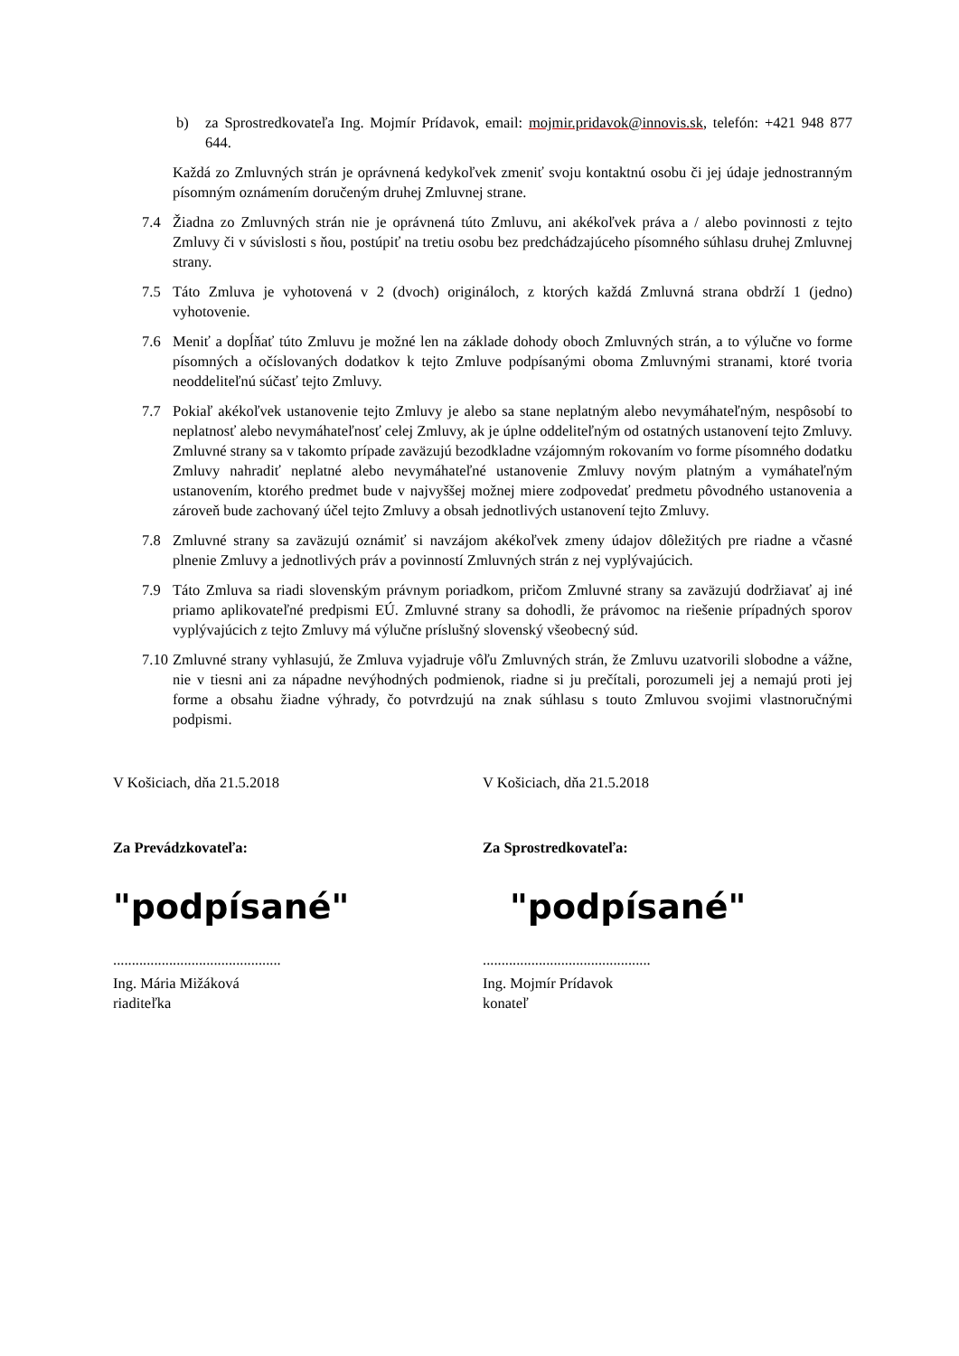b) za Sprostredkovateľa Ing. Mojmír Prídavok, email: mojmir.pridavok@innovis.sk, telefón: +421 948 877 644.
Každá zo Zmluvných strán je oprávnená kedykoľvek zmeniť svoju kontaktnú osobu či jej údaje jednostranným písomným oznámením doručeným druhej Zmluvnej strane.
7.4 Žiadna zo Zmluvných strán nie je oprávnená túto Zmluvu, ani akékoľvek práva a / alebo povinnosti z tejto Zmluvy či v súvislosti s ňou, postúpiť na tretiu osobu bez predchádzajúceho písomného súhlasu druhej Zmluvnej strany.
7.5 Táto Zmluva je vyhotovená v 2 (dvoch) origináloch, z ktorých každá Zmluvná strana obdrží 1 (jedno) vyhotovenie.
7.6 Meniť a dopĺňať túto Zmluvu je možné len na základe dohody oboch Zmluvných strán, a to výlučne vo forme písomných a očíslovaných dodatkov k tejto Zmluve podpísanými oboma Zmluvnými stranami, ktoré tvoria neoddeliteľnú súčasť tejto Zmluvy.
7.7 Pokiaľ akékoľvek ustanovenie tejto Zmluvy je alebo sa stane neplatným alebo nevymáhateľným, nespôsobí to neplatnosť alebo nevymáhateľnosť celej Zmluvy, ak je úplne oddeliteľným od ostatných ustanovení tejto Zmluvy. Zmluvné strany sa v takomto prípade zaväzujú bezodkladne vzájomným rokovaním vo forme písomného dodatku Zmluvy nahradiť neplatné alebo nevymáhateľné ustanovenie Zmluvy novým platným a vymáhateľným ustanovením, ktorého predmet bude v najvyššej možnej miere zodpovedať predmetu pôvodného ustanovenia a zároveň bude zachovaný účel tejto Zmluvy a obsah jednotlivých ustanovení tejto Zmluvy.
7.8 Zmluvné strany sa zaväzujú oznámiť si navzájom akékoľvek zmeny údajov dôležitých pre riadne a včasné plnenie Zmluvy a jednotlivých práv a povinností Zmluvných strán z nej vyplývajúcich.
7.9 Táto Zmluva sa riadi slovenským právnym poriadkom, pričom Zmluvné strany sa zaväzujú dodržiavať aj iné priamo aplikovateľné predpismi EÚ. Zmluvné strany sa dohodli, že právomoc na riešenie prípadných sporov vyplývajúcich z tejto Zmluvy má výlučne príslušný slovenský všeobecný súd.
7.10
Zmluvné strany vyhlasujú, že Zmluva vyjadruje vôľu Zmluvných strán, že Zmluvu uzatvorili slobodne a vážne, nie v tiesni ani za nápadne nevýhodných podmienok, riadne si ju prečítali, porozumeli jej a nemajú proti jej forme a obsahu žiadne výhrady, čo potvrdzujú na znak súhlasu s touto Zmluvou svojimi vlastnoručnými podpismi.
V Košiciach, dňa 21.5.2018
Za Prevádzkovateľa:
"podpísané"
.............................................
Ing. Mária Mižáková
riaditeľka
V Košiciach, dňa 21.5.2018
Za Sprostredkovateľa:
"podpísané"
.............................................
Ing. Mojmír Prídavok
konateľ